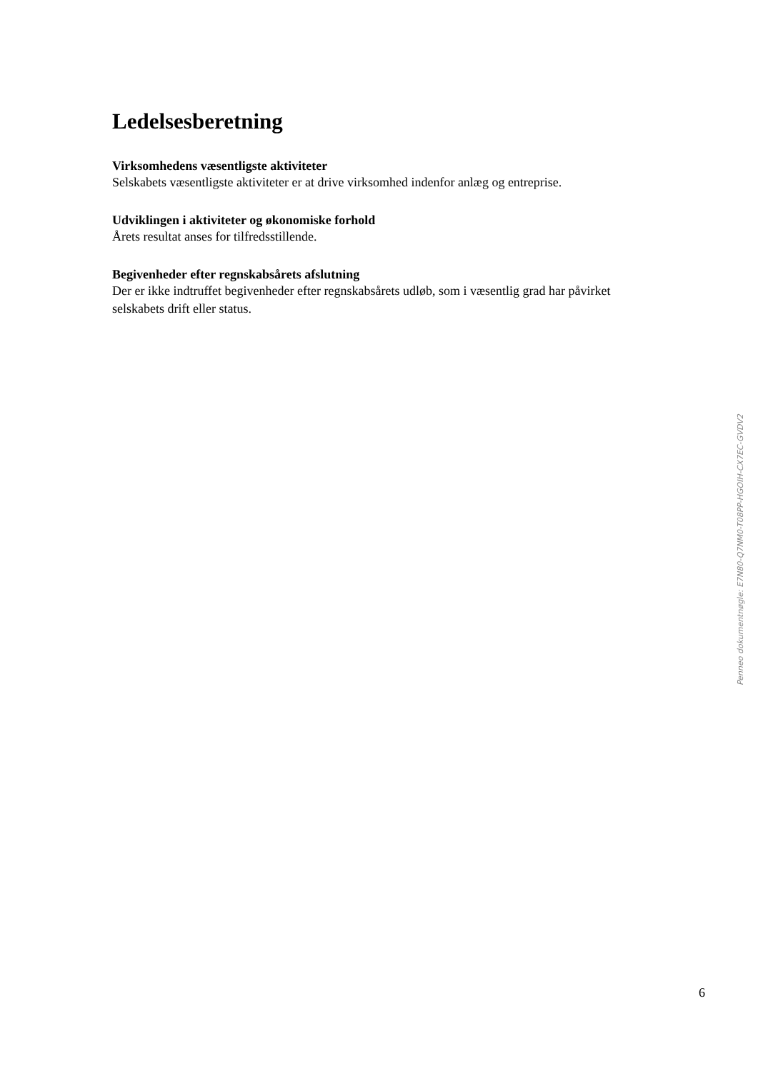Ledelsesberetning
Virksomhedens væsentligste aktiviteter
Selskabets væsentligste aktiviteter er at drive virksomhed indenfor anlæg og entreprise.
Udviklingen i aktiviteter og økonomiske forhold
Årets resultat anses for tilfredsstillende.
Begivenheder efter regnskabsårets afslutning
Der er ikke indtruffet begivenheder efter regnskabsårets udløb, som i væsentlig grad har påvirket selskabets drift eller status.
Penneo dokumentnøgle: E7N80-Q7NM0-T08PP-HGOIH-CX7EC-GVDV2
6